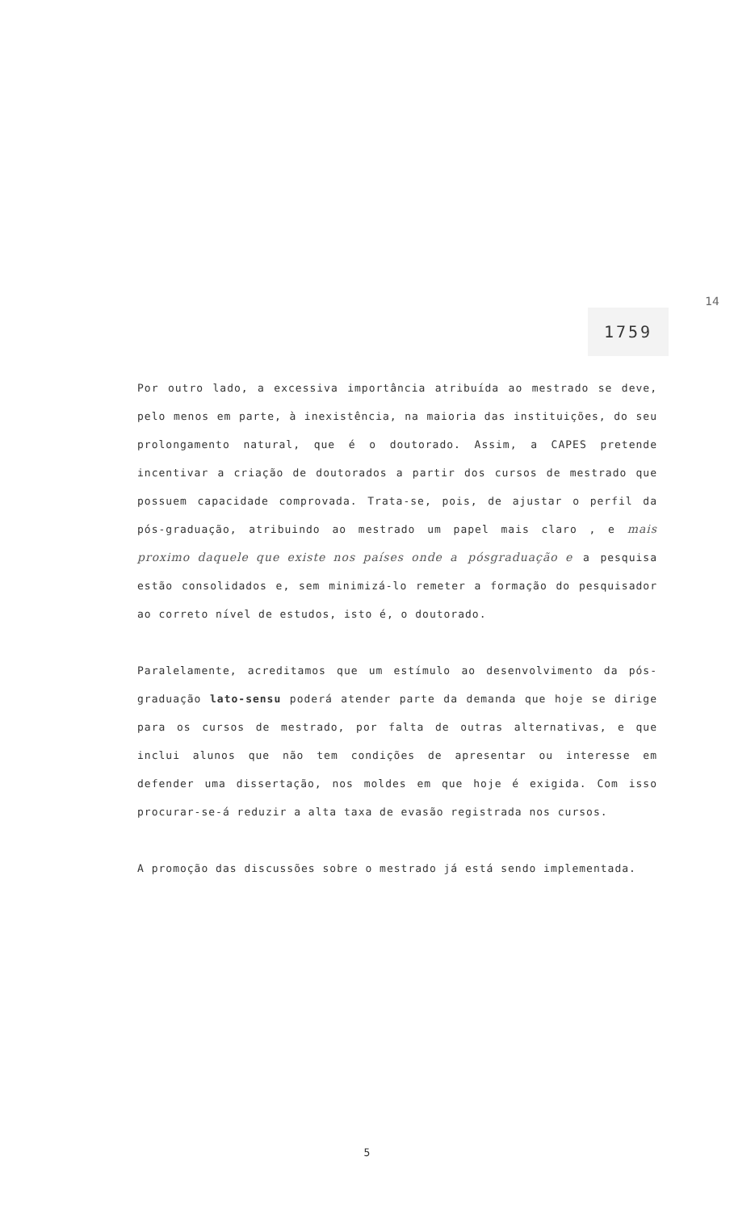14
1759
Por outro lado, a excessiva importância atribuída ao mestrado se deve, pelo menos em parte, à inexistência, na maioria das instituições, do seu prolongamento natural, que é o doutorado. Assim, a CAPES pretende incentivar a criação de doutorados a partir dos cursos de mestrado que possuem capacidade comprovada. Trata-se, pois, de ajustar o perfil da pós-graduação, atribuindo ao mestrado um papel mais claro , e mais proximo daquele que existe nos países onde a pósgraduação e a pesquisa estão consolidados e, sem minimizá-lo remeter a formação do pesquisador ao correto nível de estudos, isto é, o doutorado.
Paralelamente, acreditamos que um estímulo ao desenvolvimento da pós-graduação lato-sensu poderá atender parte da demanda que hoje se dirige para os cursos de mestrado, por falta de outras alternativas, e que inclui alunos que não tem condições de apresentar ou interesse em defender uma dissertação, nos moldes em que hoje é exigida. Com isso procurar-se-á reduzir a alta taxa de evasão registrada nos cursos.
A promoção das discussões sobre o mestrado já está sendo implementada.
5